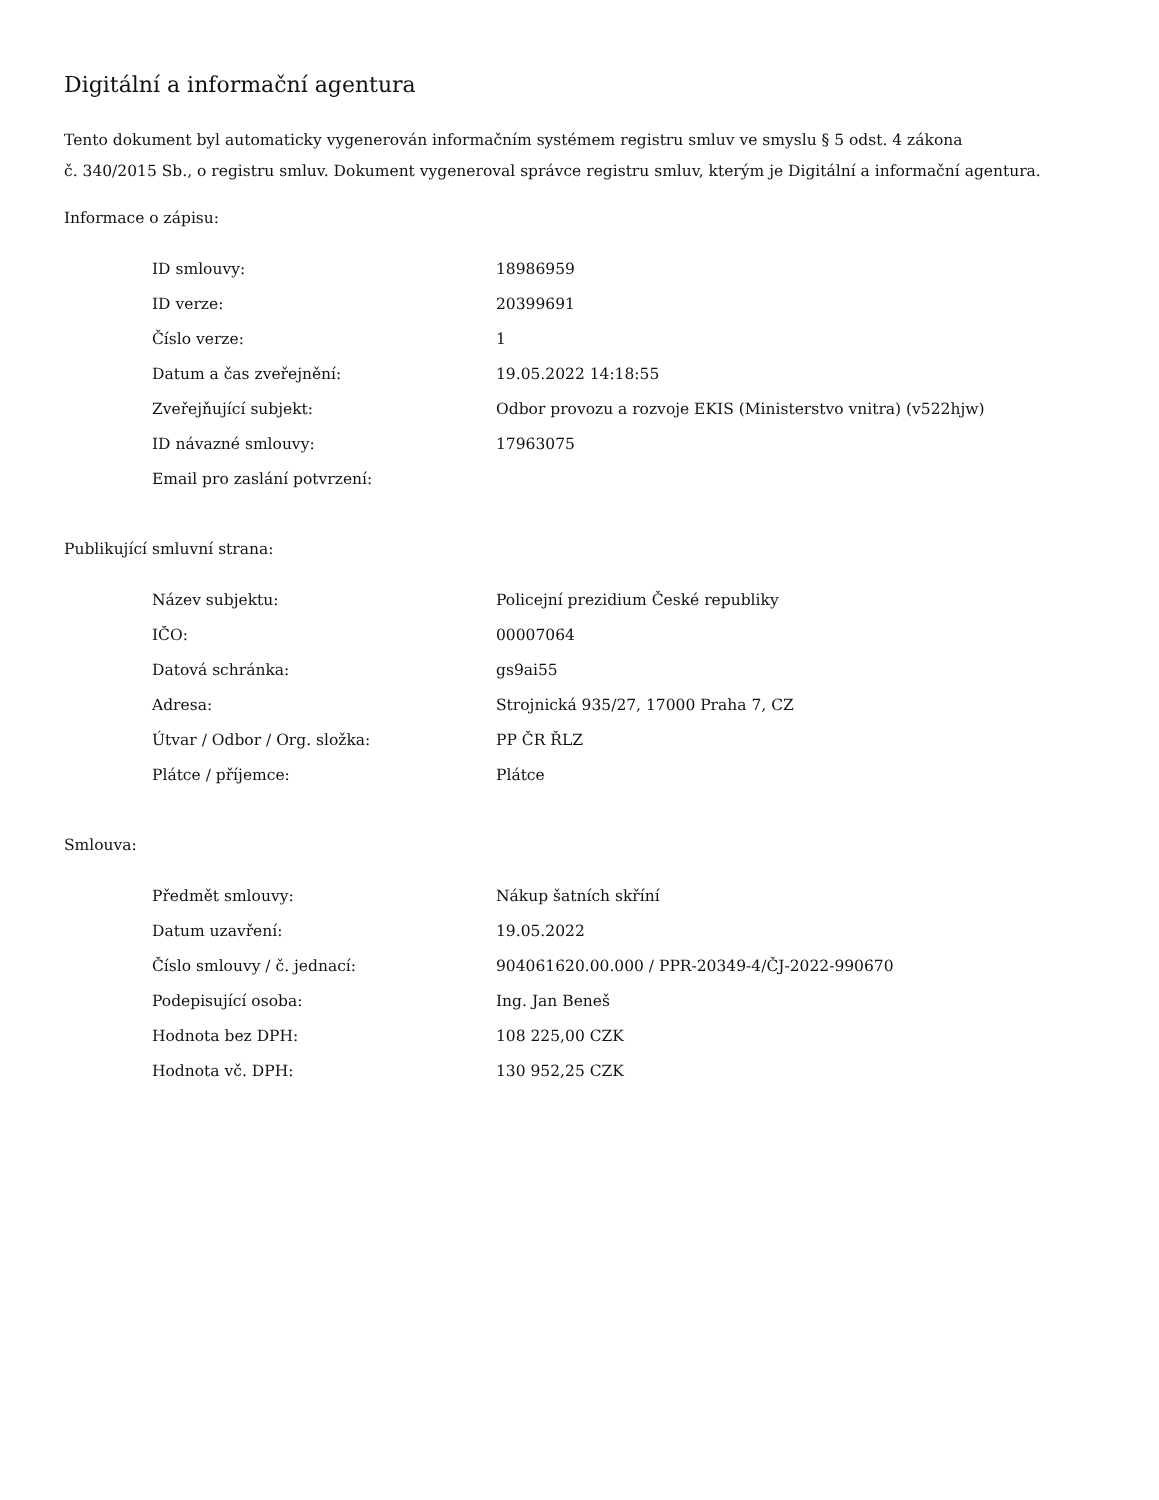Digitální a informační agentura
Tento dokument byl automaticky vygenerován informačním systémem registru smluv ve smyslu § 5 odst. 4 zákona
č. 340/2015 Sb., o registru smluv. Dokument vygeneroval správce registru smluv, kterým je Digitální a informační agentura.
Informace o zápisu:
| ID smlouvy: | 18986959 |
| ID verze: | 20399691 |
| Číslo verze: | 1 |
| Datum a čas zveřejnění: | 19.05.2022 14:18:55 |
| Zveřejňující subjekt: | Odbor provozu a rozvoje EKIS (Ministerstvo vnitra) (v522hjw) |
| ID návazné smlouvy: | 17963075 |
| Email pro zaslání potvrzení: | |
Publikující smluvní strana:
| Název subjektu: | Policejní prezidium České republiky |
| IČO: | 00007064 |
| Datová schránka: | gs9ai55 |
| Adresa: | Strojnická 935/27, 17000 Praha 7, CZ |
| Útvar / Odbor / Org. složka: | PP ČR ŘLZ |
| Plátce / příjemce: | Plátce |
Smlouva:
| Předmět smlouvy: | Nákup šatních skříní |
| Datum uzavření: | 19.05.2022 |
| Číslo smlouvy / č. jednací: | 904061620.00.000 / PPR-20349-4/ČJ-2022-990670 |
| Podepisující osoba: | Ing. Jan Beneš |
| Hodnota bez DPH: | 108 225,00 CZK |
| Hodnota vč. DPH: | 130 952,25 CZK |